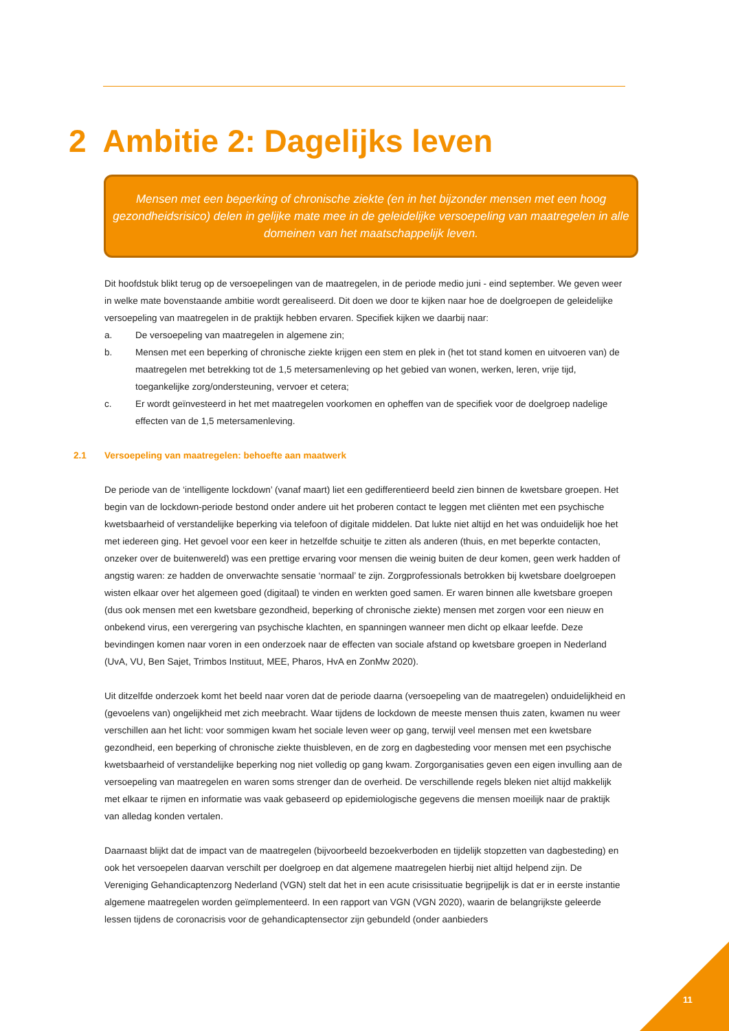2 Ambitie 2: Dagelijks leven
Mensen met een beperking of chronische ziekte (en in het bijzonder mensen met een hoog gezondheidsrisico) delen in gelijke mate mee in de geleidelijke versoepeling van maatregelen in alle domeinen van het maatschappelijk leven.
Dit hoofdstuk blikt terug op de versoepelingen van de maatregelen, in de periode medio juni - eind september. We geven weer in welke mate bovenstaande ambitie wordt gerealiseerd. Dit doen we door te kijken naar hoe de doelgroepen de geleidelijke versoepeling van maatregelen in de praktijk hebben ervaren. Specifiek kijken we daarbij naar:
a. De versoepeling van maatregelen in algemene zin;
b. Mensen met een beperking of chronische ziekte krijgen een stem en plek in (het tot stand komen en uitvoeren van) de maatregelen met betrekking tot de 1,5 metersamenleving op het gebied van wonen, werken, leren, vrije tijd, toegankelijke zorg/ondersteuning, vervoer et cetera;
c. Er wordt geïnvesteerd in het met maatregelen voorkomen en opheffen van de specifiek voor de doelgroep nadelige effecten van de 1,5 metersamenleving.
2.1 Versoepeling van maatregelen: behoefte aan maatwerk
De periode van de ‘intelligente lockdown’ (vanaf maart) liet een gedifferentieerd beeld zien binnen de kwetsbare groepen. Het begin van de lockdown-periode bestond onder andere uit het proberen contact te leggen met cliënten met een psychische kwetsbaarheid of verstandelijke beperking via telefoon of digitale middelen. Dat lukte niet altijd en het was onduidelijk hoe het met iedereen ging. Het gevoel voor een keer in hetzelfde schuitje te zitten als anderen (thuis, en met beperkte contacten, onzeker over de buitenwereld) was een prettige ervaring voor mensen die weinig buiten de deur komen, geen werk hadden of angstig waren: ze hadden de onverwachte sensatie ‘normaal’ te zijn. Zorgprofessionals betrokken bij kwetsbare doelgroepen wisten elkaar over het algemeen goed (digitaal) te vinden en werkten goed samen. Er waren binnen alle kwetsbare groepen (dus ook mensen met een kwetsbare gezondheid, beperking of chronische ziekte) mensen met zorgen voor een nieuw en onbekend virus, een verergering van psychische klachten, en spanningen wanneer men dicht op elkaar leefde. Deze bevindingen komen naar voren in een onderzoek naar de effecten van sociale afstand op kwetsbare groepen in Nederland (UvA, VU, Ben Sajet, Trimbos Instituut, MEE, Pharos, HvA en ZonMw 2020).
Uit ditzelfde onderzoek komt het beeld naar voren dat de periode daarna (versoepeling van de maatregelen) onduidelijkheid en (gevoelens van) ongelijkheid met zich meebracht. Waar tijdens de lockdown de meeste mensen thuis zaten, kwamen nu weer verschillen aan het licht: voor sommigen kwam het sociale leven weer op gang, terwijl veel mensen met een kwetsbare gezondheid, een beperking of chronische ziekte thuisbleven, en de zorg en dagbesteding voor mensen met een psychische kwetsbaarheid of verstandelijke beperking nog niet volledig op gang kwam. Zorgorganisaties geven een eigen invulling aan de versoepeling van maatregelen en waren soms strenger dan de overheid. De verschillende regels bleken niet altijd makkelijk met elkaar te rijmen en informatie was vaak gebaseerd op epidemiologische gegevens die mensen moeilijk naar de praktijk van alledag konden vertalen.
Daarnaast blijkt dat de impact van de maatregelen (bijvoorbeeld bezoekverboden en tijdelijk stopzetten van dagbesteding) en ook het versoepelen daarvan verschilt per doelgroep en dat algemene maatregelen hierbij niet altijd helpend zijn. De Vereniging Gehandicaptenzorg Nederland (VGN) stelt dat het in een acute crisissituatie begrijpelijk is dat er in eerste instantie algemene maatregelen worden geïmplementeerd. In een rapport van VGN (VGN 2020), waarin de belangrijkste geleerde lessen tijdens de coronacrisis voor de gehandicaptensector zijn gebundeld (onder aanbieders
11